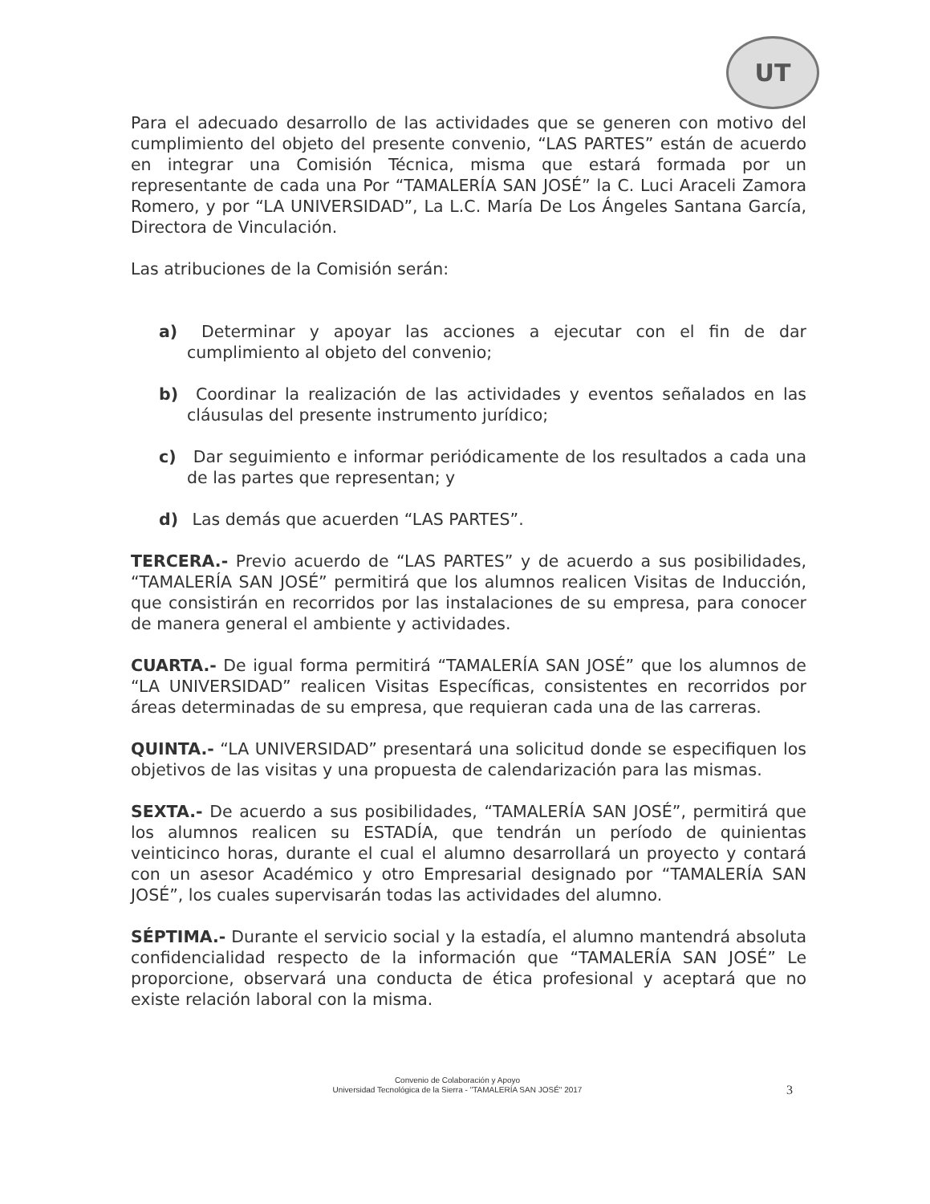UT
Para el adecuado desarrollo de las actividades que se generen con motivo del cumplimiento del objeto del presente convenio, “LAS PARTES” están de acuerdo en integrar una Comisión Técnica, misma que estará formada por un representante de cada una Por “TAMALERÍA SAN JOSÉ” la C. Luci Araceli Zamora Romero, y por “LA UNIVERSIDAD”, La L.C. María De Los Ángeles Santana García, Directora de Vinculación.
Las atribuciones de la Comisión serán:
a) Determinar y apoyar las acciones a ejecutar con el fin de dar cumplimiento al objeto del convenio;
b) Coordinar la realización de las actividades y eventos señalados en las cláusulas del presente instrumento jurídico;
c) Dar seguimiento e informar periódicamente de los resultados a cada una de las partes que representan; y
d) Las demás que acuerden “LAS PARTES”.
TERCERA.- Previo acuerdo de “LAS PARTES” y de acuerdo a sus posibilidades, “TAMALERÍA SAN JOSÉ” permitirá que los alumnos realicen Visitas de Inducción, que consistirán en recorridos por las instalaciones de su empresa, para conocer de manera general el ambiente y actividades.
CUARTA.- De igual forma permitirá “TAMALERÍA SAN JOSÉ” que los alumnos de “LA UNIVERSIDAD” realicen Visitas Específicas, consistentes en recorridos por áreas determinadas de su empresa, que requieran cada una de las carreras.
QUINTA.- “LA UNIVERSIDAD” presentará una solicitud donde se especifiquen los objetivos de las visitas y una propuesta de calendarización para las mismas.
SEXTA.- De acuerdo a sus posibilidades, “TAMALERÍA SAN JOSÉ”, permitirá que los alumnos realicen su ESTADÍA, que tendrán un período de quinientas veinticinco horas, durante el cual el alumno desarrollará un proyecto y contará con un asesor Académico y otro Empresarial designado por “TAMALERÍA SAN JOSÉ”, los cuales supervisarán todas las actividades del alumno.
SÉPTIMA.- Durante el servicio social y la estadía, el alumno mantendrá absoluta confidencialidad respecto de la información que “TAMALERÍA SAN JOSÉ” Le proporcione, observará una conducta de ética profesional y aceptará que no existe relación laboral con la misma.
Convenio de Colaboración y Apoyo
Universidad Tecnológica de la Sierra - "TAMALERÍA SAN JOSÉ" 2017
3